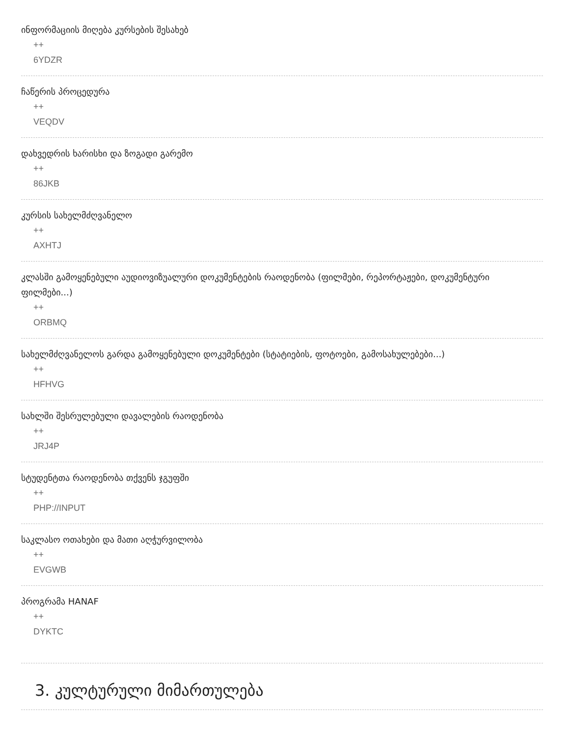ინფორმაციის მიღება კურსების შესახებ
++
6YDZR
ჩაწერის პროცედურა
++
VEQDV
დახვედრის ხარისხი და ზოგადი გარემო
++
86JKB
კურსის სახელმძღვანელო
++
AXHTJ
კლასში გამოყენებული აუდიოვიზუალური დოკუმენტების რაოდენობა (ფილმები, რეპორტაჟები, დოკუმენტური ფილმები...)
++
ORBMQ
სახელმძღვანელოს გარდა გამოყენებული დოკუმენტები (სტატიების, ფოტოები, გამოსახულებები...)
++
HFHVG
სახლში შესრულებული დავალების რაოდენობა
++
JRJ4P
სტუდენტთა რაოდენობა თქვენს ჯგუფში
++
PHP://INPUT
საკლასო ოთახები და მათი აღჭურვილობა
++
EVGWB
პროგრამა HANAF
++
DYKTC
3. კულტურული მიმართულება